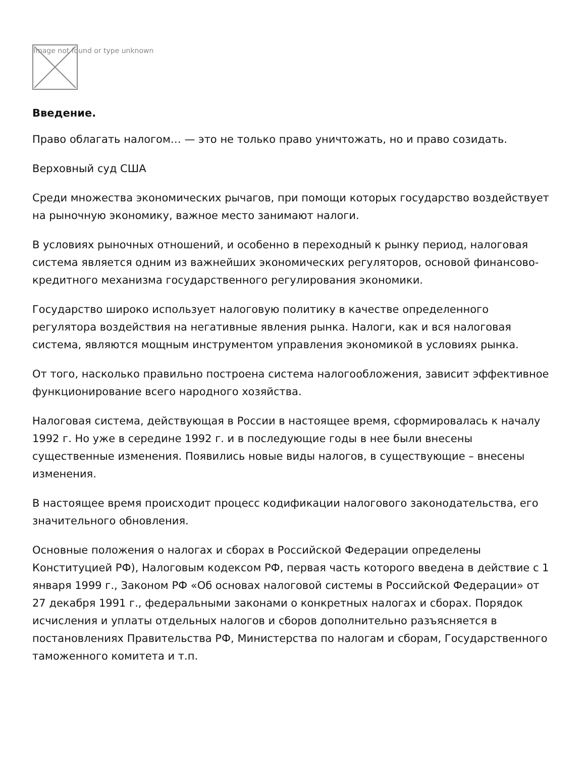Image not found or type unknown
Введение.
Право облагать налогом… — это не только право уничтожать, но и право созидать.
Верховный суд США
Среди множества экономических рычагов, при помощи которых государство воздействует на рыночную экономику, важное место занимают налоги.
В условиях рыночных отношений, и особенно в переходный к рынку период, налоговая система является одним из важнейших экономических регуляторов, основой финансово-кредитного механизма государственного регулирования экономики.
Государство широко использует налоговую политику в качестве определенного регулятора воздействия на негативные явления рынка. Налоги, как и вся налоговая система, являются мощным инструментом управления экономикой в условиях рынка.
От того, насколько правильно построена система налогообложения, зависит эффективное функционирование всего народного хозяйства.
Налоговая система, действующая в России в настоящее время, сформировалась к началу 1992 г. Но уже в середине 1992 г. и в последующие годы в нее были внесены существенные изменения. Появились новые виды налогов, в существующие – внесены изменения.
В настоящее время происходит процесс кодификации налогового законодательства, его значительного обновления.
Основные положения о налогах и сборах в Российской Федерации определены Конституцией РФ), Налоговым кодексом РФ, первая часть которого введена в действие с 1 января 1999 г., Законом РФ «Об основах налоговой системы в Российской Федерации» от 27 декабря 1991 г., федеральными законами о конкретных налогах и сборах. Порядок исчисления и уплаты отдельных налогов и сборов дополнительно разъясняется в постановлениях Правительства РФ, Министерства по налогам и сборам, Государственного таможенного комитета и т.п.